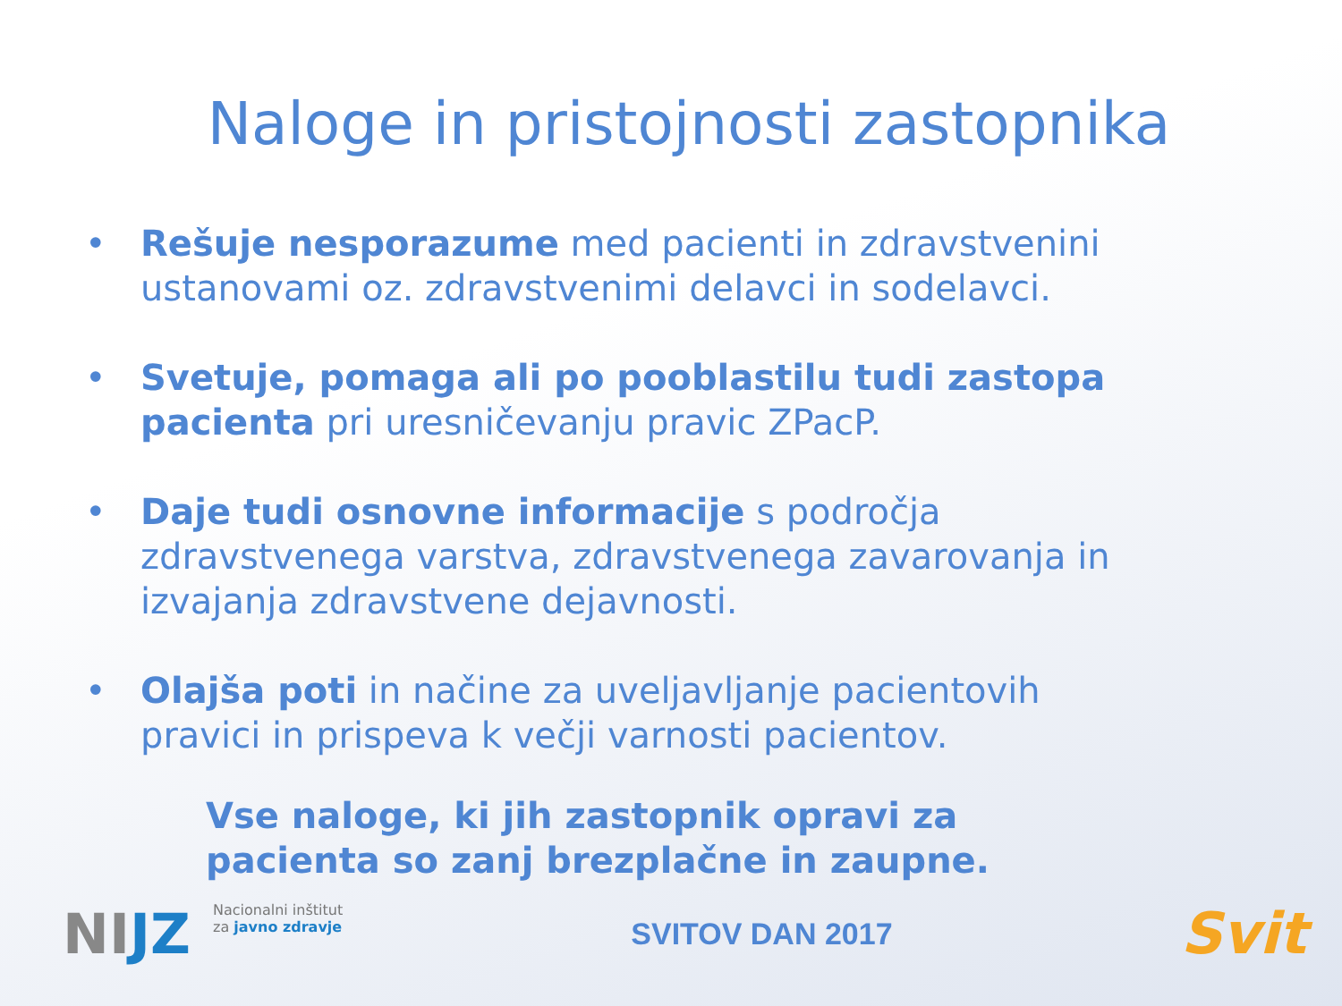Naloge in pristojnosti zastopnika
• Rešuje nesporazume med pacienti in zdravstvenini ustanovami oz. zdravstvenimi delavci in sodelavci.
• Svetuje, pomaga ali po pooblastilu tudi zastopa pacienta pri uresničevanju pravic ZPacP.
• Daje tudi osnovne informacije s področja zdravstvenega varstva, zdravstvenega zavarovanja in izvajanja zdravstvene dejavnosti.
• Olajša poti in načine za uveljavljanje pacientovih pravici in prispeva k večji varnosti pacientov.
Vse naloge, ki jih zastopnik opravi za
pacienta so zanj brezplačne in zaupne.
NIJZ
Nacionalni inštitut
za javno zdravje
SVITOV DAN 2017
Svit